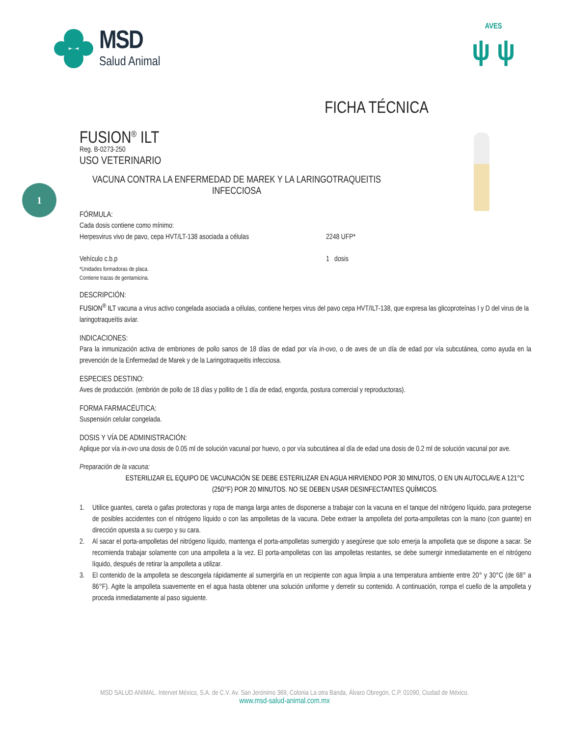MSD
Salud Animal
AVES
ψ ψ
1
FICHA TÉCNICA
FUSION<sup>®</sup> ILT
Reg. B-0273-250
USO VETERINARIO
VACUNA CONTRA LA ENFERMEDAD DE MAREK Y LA LARINGOTRAQUEITIS INFECCIOSA
FÓRMULA:
Cada dosis contiene como mínimo:
Herpesvirus vivo de pavo, cepa HVT/LT-138 asociada a células 2248 UFP*
Vehículo c.b.p 1 dosis
*Unidades formadoras de placa.
Contiene trazas de gentamicina.
DESCRIPCIÓN:
FUSION<sup>®</sup> ILT vacuna a virus activo congelada asociada a células, contiene herpes virus del pavo cepa HVT/ILT-138, que expresa las glicoproteínas I y D del virus de la laringotraqueítis aviar.
INDICACIONES:
Para la inmunización activa de embriones de pollo sanos de 18 días de edad por vía in-ovo, o de aves de un día de edad por vía subcutánea, como ayuda en la prevención de la Enfermedad de Marek y de la Laringotraqueitis infecciosa.
ESPECIES DESTINO:
Aves de producción. (embrión de pollo de 18 días y pollito de 1 día de edad, engorda, postura comercial y reproductoras).
FORMA FARMACÉUTICA:
Suspensión celular congelada.
DOSIS Y VÍA DE ADMINISTRACIÓN:
Aplique por vía in-ovo una dosis de 0.05 ml de solución vacunal por huevo, o por vía subcutánea al día de edad una dosis de 0.2 ml de solución vacunal por ave.
Preparación de la vacuna:
ESTERILIZAR EL EQUIPO DE VACUNACIÓN SE DEBE ESTERILIZAR EN AGUA HIRVIENDO POR 30 MINUTOS, O EN UN AUTOCLAVE A 121°C (250°F) POR 20 MINUTOS. NO SE DEBEN USAR DESINFECTANTES QUÍMICOS.
1. Utilice guantes, careta o gafas protectoras y ropa de manga larga antes de disponerse a trabajar con la vacuna en el tanque del nitrógeno líquido, para protegerse de posibles accidentes con el nitrógeno líquido o con las ampolletas de la vacuna. Debe extraer la ampolleta del porta-ampolletas con la mano (con guante) en dirección opuesta a su cuerpo y su cara.
2. Al sacar el porta-ampolletas del nitrógeno líquido, mantenga el porta-ampolletas sumergido y asegúrese que solo emerja la ampolleta que se dispone a sacar. Se recomienda trabajar solamente con una ampolleta a la vez. El porta-ampolletas con las ampolletas restantes, se debe sumergir inmediatamente en el nitrógeno líquido, después de retirar la ampolleta a utilizar.
3. El contenido de la ampolleta se descongela rápidamente al sumergirla en un recipiente con agua limpia a una temperatura ambiente entre 20° y 30°C (de 68° a 86°F). Agite la ampolleta suavemente en el agua hasta obtener una solución uniforme y derretir su contenido. A continuación, rompa el cuello de la ampolleta y proceda inmediatamente al paso siguiente.
MSD SALUD ANIMAL. Intervet México, S.A. de C.V. Av. San Jerónimo 369, Colonia La otra Banda, Álvaro Obregón, C.P. 01090, Ciudad de México.
www.msd-salud-animal.com.mx